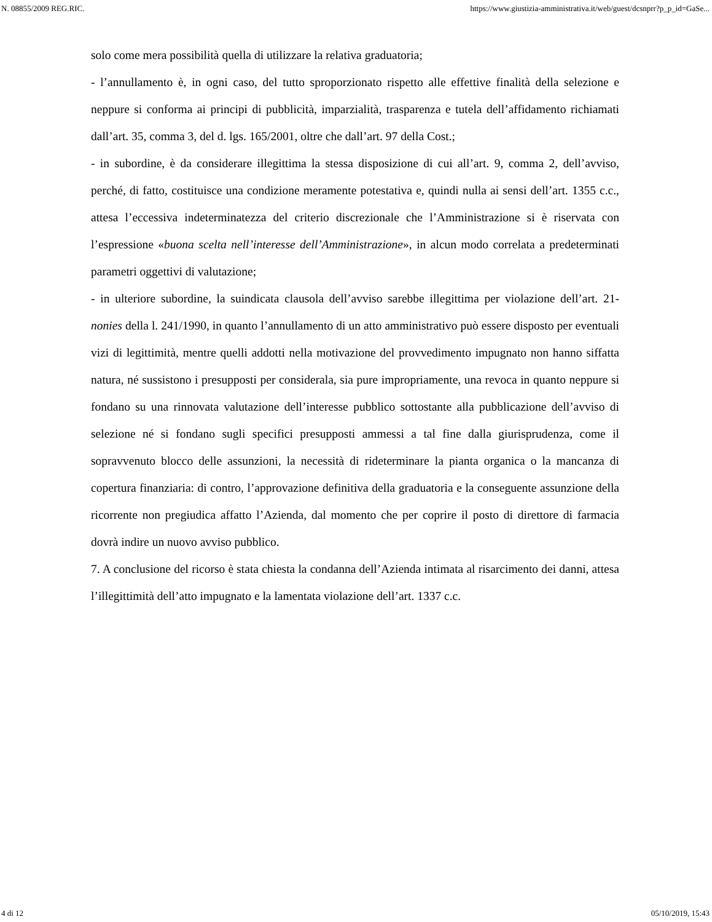N. 08855/2009 REG.RIC. https://www.giustizia-amministrativa.it/web/guest/dcsnprr?p_p_id=GaSe...
solo come mera possibilità quella di utilizzare la relativa graduatoria;
- l’annullamento è, in ogni caso, del tutto sproporzionato rispetto alle effettive finalità della selezione e neppure si conforma ai principi di pubblicità, imparzialità, trasparenza e tutela dell’affidamento richiamati dall’art. 35, comma 3, del d. lgs. 165/2001, oltre che dall’art. 97 della Cost.;
- in subordine, è da considerare illegittima la stessa disposizione di cui all’art. 9, comma 2, dell’avviso, perché, di fatto, costituisce una condizione meramente potestativa e, quindi nulla ai sensi dell’art. 1355 c.c., attesa l’eccessiva indeterminatezza del criterio discrezionale che l’Amministrazione si è riservata con l’espressione «buona scelta nell’interesse dell’Amministrazione», in alcun modo correlata a predeterminati parametri oggettivi di valutazione;
- in ulteriore subordine, la suindicata clausola dell’avviso sarebbe illegittima per violazione dell’art. 21-nonies della l. 241/1990, in quanto l’annullamento di un atto amministrativo può essere disposto per eventuali vizi di legittimità, mentre quelli addotti nella motivazione del provvedimento impugnato non hanno siffatta natura, né sussistono i presupposti per considerala, sia pure impropriamente, una revoca in quanto neppure si fondano su una rinnovata valutazione dell’interesse pubblico sottostante alla pubblicazione dell’avviso di selezione né si fondano sugli specifici presupposti ammessi a tal fine dalla giurisprudenza, come il sopravvenuto blocco delle assunzioni, la necessità di rideterminare la pianta organica o la mancanza di copertura finanziaria: di contro, l’approvazione definitiva della graduatoria e la conseguente assunzione della ricorrente non pregiudica affatto l’Azienda, dal momento che per coprire il posto di direttore di farmacia dovrà indire un nuovo avviso pubblico.
7. A conclusione del ricorso è stata chiesta la condanna dell’Azienda intimata al risarcimento dei danni, attesa l’illegittimità dell’atto impugnato e la lamentata violazione dell’art. 1337 c.c.
4 di 12 05/10/2019, 15:43